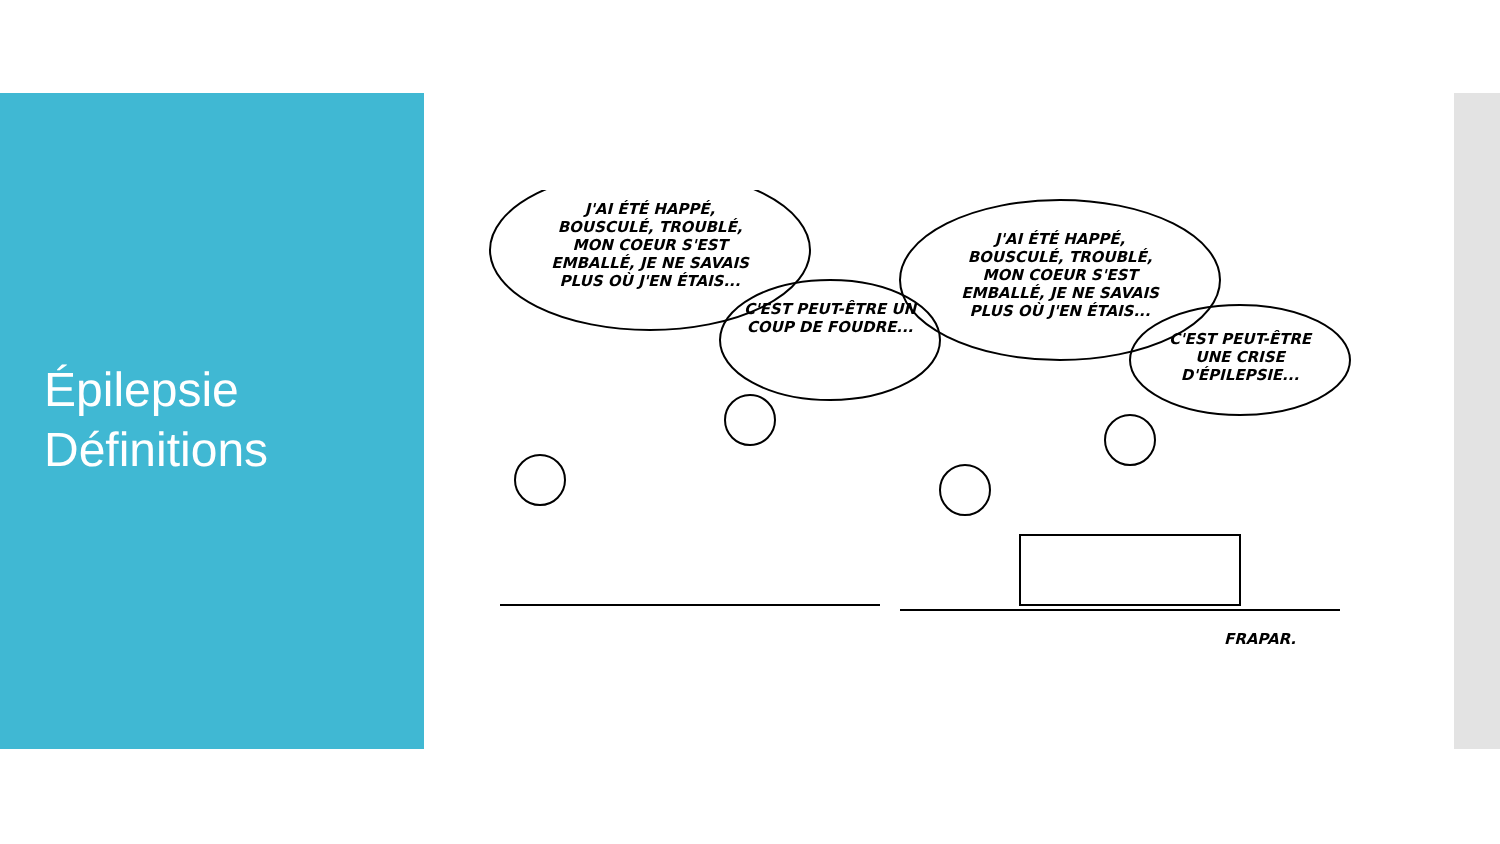Épilepsie
Définitions
J'AI ÉTÉ HAPPÉ, BOUSCULÉ, TROUBLÉ, MON COEUR S'EST EMBALLÉ, JE NE SAVAIS PLUS OÙ J'EN ÉTAIS...
C'EST PEUT-ÊTRE UN COUP DE FOUDRE...
J'AI ÉTÉ HAPPÉ, BOUSCULÉ, TROUBLÉ, MON COEUR S'EST EMBALLÉ, JE NE SAVAIS PLUS OÙ J'EN ÉTAIS...
C'EST PEUT-ÊTRE UNE CRISE D'ÉPILEPSIE...
FRAPAR.